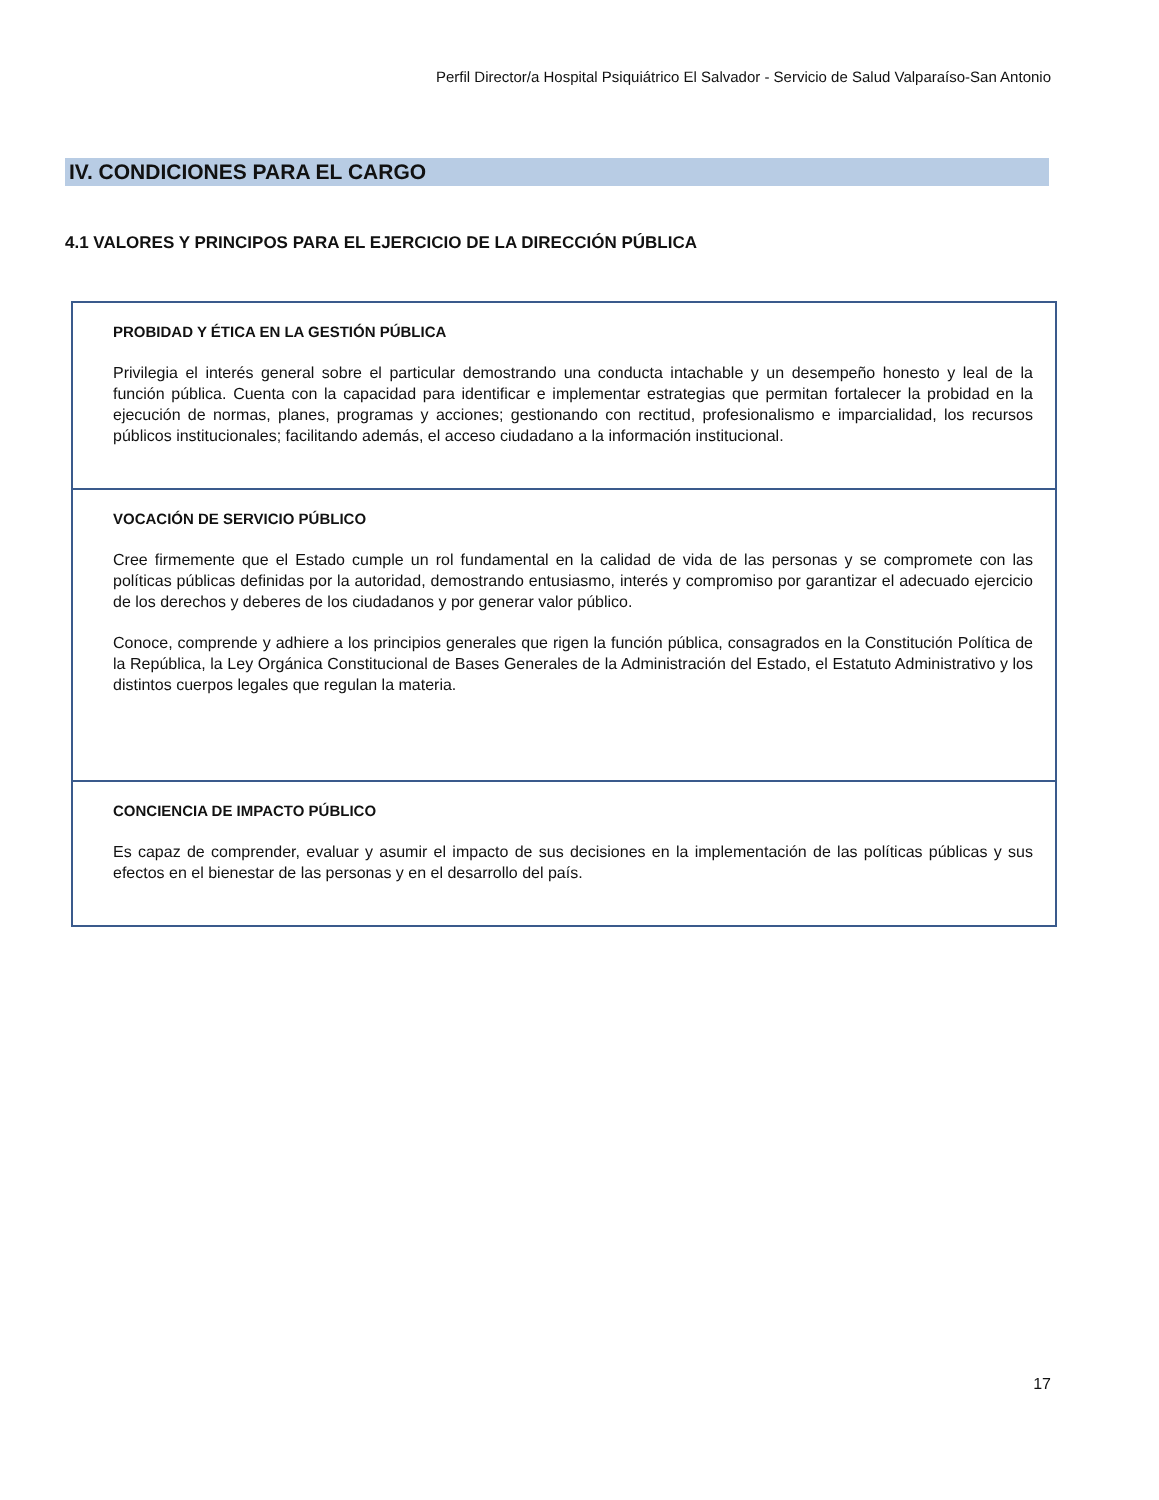Perfil Director/a Hospital Psiquiátrico El Salvador - Servicio de Salud Valparaíso-San Antonio
IV. CONDICIONES PARA EL CARGO
4.1 VALORES Y PRINCIPOS PARA EL EJERCICIO DE LA DIRECCIÓN PÚBLICA
| PROBIDAD Y ÉTICA EN LA GESTIÓN PÚBLICA Privilegia el interés general sobre el particular demostrando una conducta intachable y un desempeño honesto y leal de la función pública. Cuenta con la capacidad para identificar e implementar estrategias que permitan fortalecer la probidad en la ejecución de normas, planes, programas y acciones; gestionando con rectitud, profesionalismo e imparcialidad, los recursos públicos institucionales; facilitando además, el acceso ciudadano a la información institucional. |
| VOCACIÓN DE SERVICIO PÚBLICO Cree firmemente que el Estado cumple un rol fundamental en la calidad de vida de las personas y se compromete con las políticas públicas definidas por la autoridad, demostrando entusiasmo, interés y compromiso por garantizar el adecuado ejercicio de los derechos y deberes de los ciudadanos y por generar valor público. Conoce, comprende y adhiere a los principios generales que rigen la función pública, consagrados en la Constitución Política de la República, la Ley Orgánica Constitucional de Bases Generales de la Administración del Estado, el Estatuto Administrativo y los distintos cuerpos legales que regulan la materia. |
| CONCIENCIA DE IMPACTO PÚBLICO Es capaz de comprender, evaluar y asumir el impacto de sus decisiones en la implementación de las políticas públicas y sus efectos en el bienestar de las personas y en el desarrollo del país. |
17